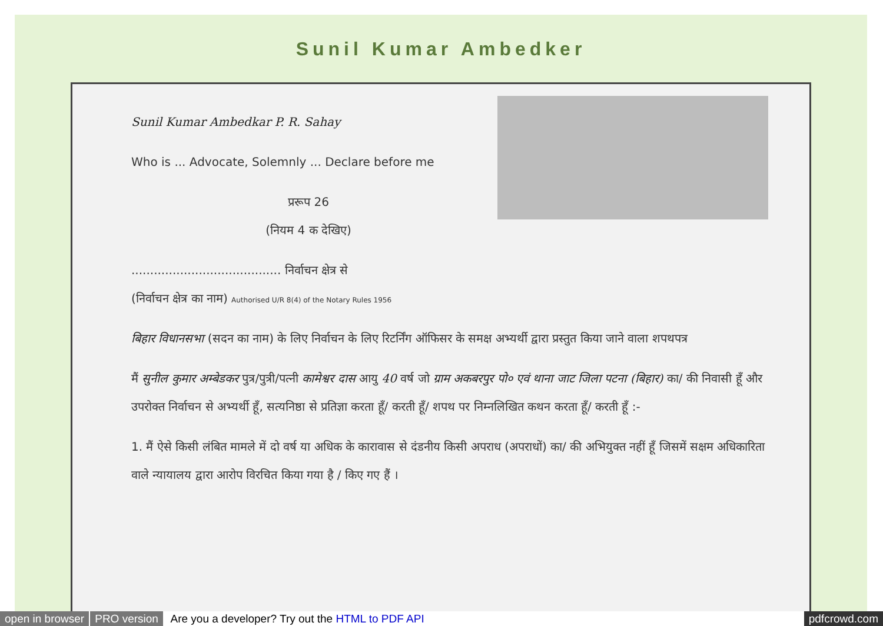Sunil Kumar Ambedker
Sunil Kumar Ambedkar P. R. Sahay
Who is ... Advocate, Solemnly ... Declare before me
प्ररूप 26
(नियम 4 क देखिए)
........................................ निर्वाचन क्षेत्र से
(निर्वाचन क्षेत्र का नाम) Authorised U/R 8(4) of the Notary Rules 1956
बिहार विधानसभा (सदन का नाम) के लिए निर्वाचन के लिए रिटर्निंग ऑफिसर के समक्ष अभ्यर्थी द्वारा प्रस्तुत किया जाने वाला शपथपत्र
मैं सुनील कुमार अम्बेडकर पुत्र/पुत्री/पत्नी कामेश्वर दास आयु 40 वर्ष जो ग्राम अकबरपुर पो० एवं थाना जाट जिला पटना (बिहार) का/ की निवासी हूँ और उपरोक्त निर्वाचन से अभ्यर्थी हूँ, सत्यनिष्ठा से प्रतिज्ञा करता हूँ/ करती हूँ/ शपथ पर निम्नलिखित कथन करता हूँ/ करती हूँ :-
1. मैं ऐसे किसी लंबित मामले में दो वर्ष या अधिक के कारावास से दंडनीय किसी अपराध (अपराधों) का/ की अभियुक्त नहीं हूँ जिसमें सक्षम अधिकारिता वाले न्यायालय द्वारा आरोप विरचित किया गया है / किए गए हैं ।
open in browser PRO version Are you a developer? Try out the HTML to PDF API pdfcrowd.com